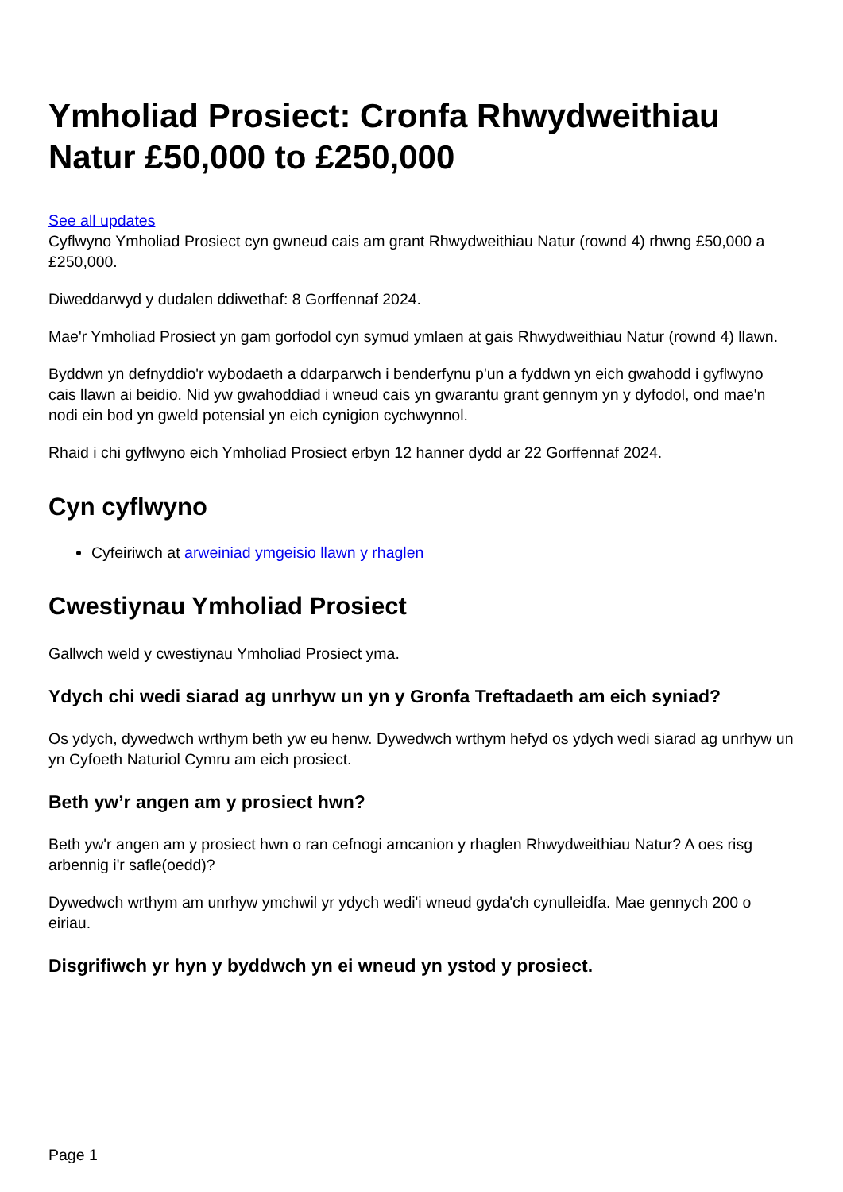Ymholiad Prosiect: Cronfa Rhwydweithiau Natur £50,000 to £250,000
See all updates
Cyflwyno Ymholiad Prosiect cyn gwneud cais am grant Rhwydweithiau Natur (rownd 4) rhwng £50,000 a £250,000.
Diweddarwyd y dudalen ddiwethaf: 8 Gorffennaf 2024.
Mae'r Ymholiad Prosiect yn gam gorfodol cyn symud ymlaen at gais Rhwydweithiau Natur (rownd 4) llawn.
Byddwn yn defnyddio'r wybodaeth a ddarparwch i benderfynu p'un a fyddwn yn eich gwahodd i gyflwyno cais llawn ai beidio. Nid yw gwahoddiad i wneud cais yn gwarantu grant gennym yn y dyfodol, ond mae'n nodi ein bod yn gweld potensial yn eich cynigion cychwynnol.
Rhaid i chi gyflwyno eich Ymholiad Prosiect erbyn 12 hanner dydd ar 22 Gorffennaf 2024.
Cyn cyflwyno
Cyfeiriwch at arweiniad ymgeisio llawn y rhaglen
Cwestiynau Ymholiad Prosiect
Gallwch weld y cwestiynau Ymholiad Prosiect yma.
Ydych chi wedi siarad ag unrhyw un yn y Gronfa Treftadaeth am eich syniad?
Os ydych, dywedwch wrthym beth yw eu henw. Dywedwch wrthym hefyd os ydych wedi siarad ag unrhyw un yn Cyfoeth Naturiol Cymru am eich prosiect.
Beth yw’r angen am y prosiect hwn?
Beth yw'r angen am y prosiect hwn o ran cefnogi amcanion y rhaglen Rhwydweithiau Natur? A oes risg arbennig i'r safle(oedd)?
Dywedwch wrthym am unrhyw ymchwil yr ydych wedi'i wneud gyda'ch cynulleidfa. Mae gennych 200 o eiriau.
Disgrifiwch yr hyn y byddwch yn ei wneud yn ystod y prosiect.
Page 1